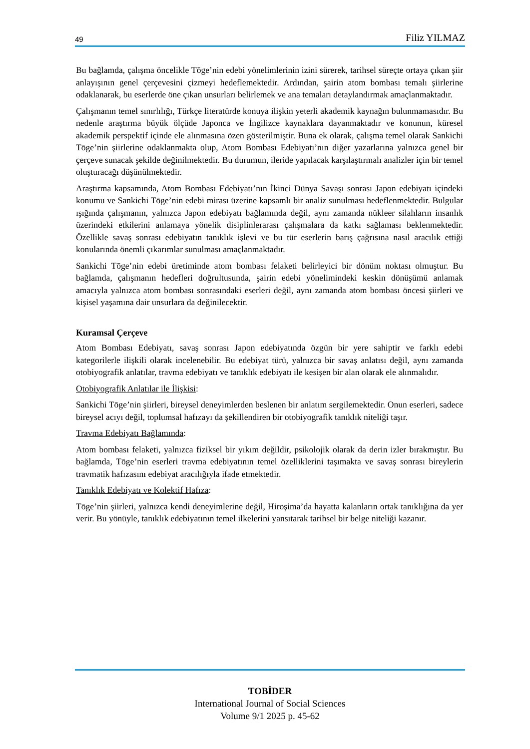49 Filiz YILMAZ
Bu bağlamda, çalışma öncelikle Tōge’nin edebi yönelimlerinin izini sürerek, tarihsel süreçte ortaya çıkan şiir anlayışının genel çerçevesini çizmeyi hedeflemektedir. Ardından, şairin atom bombası temalı şiirlerine odaklanarak, bu eserlerde öne çıkan unsurları belirlemek ve ana temaları detaylandırmak amaçlanmaktadır.
Çalışmanın temel sınırlılığı, Türkçe literatürde konuya ilişkin yeterli akademik kaynağın bulunmamasıdır. Bu nedenle araştırma büyük ölçüde Japonca ve İngilizce kaynaklara dayanmaktadır ve konunun, küresel akademik perspektif içinde ele alınmasına özen gösterilmiştir. Buna ek olarak, çalışma temel olarak Sankichi Tōge’nin şiirlerine odaklanmakta olup, Atom Bombası Edebiyatı’nın diğer yazarlarına yalnızca genel bir çerçeve sunacak şekilde değinilmektedir. Bu durumun, ileride yapılacak karşılaştırmalı analizler için bir temel oluşturacağı düşünülmektedir.
Araştırma kapsamında, Atom Bombası Edebiyatı’nın İkinci Dünya Savaşı sonrası Japon edebiyatı içindeki konumu ve Sankichi Tōge’nin edebi mirası üzerine kapsamlı bir analiz sunulması hedeflenmektedir. Bulgular ışığında çalışmanın, yalnızca Japon edebiyatı bağlamında değil, aynı zamanda nükleer silahların insanlık üzerindeki etkilerini anlamaya yönelik disiplinlerarası çalışmalara da katkı sağlaması beklenmektedir. Özellikle savaş sonrası edebiyatın tanıklık işlevi ve bu tür eserlerin barış çağrısına nasıl aracılık ettiği konularında önemli çıkarımlar sunulması amaçlanmaktadır.
Sankichi Tōge’nin edebi üretiminde atom bombası felaketi belirleyici bir dönüm noktası olmuştur. Bu bağlamda, çalışmanın hedefleri doğrultusunda, şairin edebi yönelimindeki keskin dönüşümü anlamak amacıyla yalnızca atom bombası sonrasındaki eserleri değil, aynı zamanda atom bombası öncesi şiirleri ve kişisel yaşamına dair unsurlara da değinilecektir.
Kuramsal Çerçeve
Atom Bombası Edebiyatı, savaş sonrası Japon edebiyatında özgün bir yere sahiptir ve farklı edebi kategorilerle ilişkili olarak incelenebilir. Bu edebiyat türü, yalnızca bir savaş anlatısı değil, aynı zamanda otobiyografik anlatılar, travma edebiyatı ve tanıklık edebiyatı ile kesişen bir alan olarak ele alınmalıdır.
Otobiyografik Anlatılar ile İlişkisi:
Sankichi Tōge’nin şiirleri, bireysel deneyimlerden beslenen bir anlatım sergilemektedir. Onun eserleri, sadece bireysel acıyı değil, toplumsal hafızayı da şekillendiren bir otobiyografik tanıklık niteliği taşır.
Travma Edebiyatı Bağlamında:
Atom bombası felaketi, yalnızca fiziksel bir yıkım değildir, psikolojik olarak da derin izler bırakmıştır. Bu bağlamda, Tōge’nin eserleri travma edebiyatının temel özelliklerini taşımakta ve savaş sonrası bireylerin travmatik hafızasını edebiyat aracılığıyla ifade etmektedir.
Tanıklık Edebiyatı ve Kolektif Hafıza:
Tōge’nin şiirleri, yalnızca kendi deneyimlerine değil, Hiroşima’da hayatta kalanların ortak tanıklığına da yer verir. Bu yönüyle, tanıklık edebiyatının temel ilkelerini yansıtarak tarihsel bir belge niteliği kazanır.
TOBİDER
International Journal of Social Sciences
Volume 9/1 2025 p. 45-62